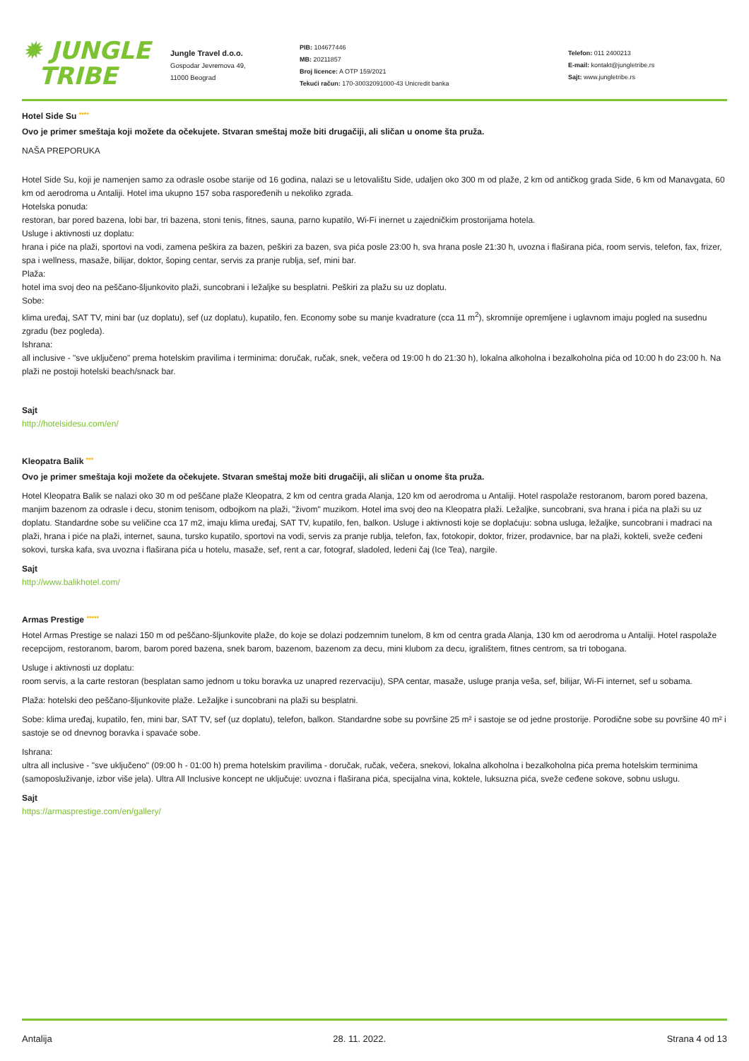✹ JUNGLE
TRIBE
Jungle Travel d.o.o.
Gospodar Jevremova 49,
11000 Beograd
PIB: 104677446
MB: 20211857
Broj licence: A OTP 159/2021
Tekući račun: 170-30032091000-43 Unicredit banka
Telefon: 011 2400213
E-mail: kontakt@jungletribe.rs
Sajt: www.jungletribe.rs
Hotel Side Su ****
Ovo je primer smeštaja koji možete da očekujete. Stvaran smeštaj može biti drugačiji, ali sličan u onome šta pruža.
NAŠA PREPORUKA
Hotel Side Su, koji je namenjen samo za odrasle osobe starije od 16 godina, nalazi se u letovalištu Side, udaljen oko 300 m od plaže, 2 km od antičkog grada Side, 6 km od Manavgata, 60 km od aerodroma u Antaliji. Hotel ima ukupno 157 soba raspoređenih u nekoliko zgrada.
Hotelska ponuda:
restoran, bar pored bazena, lobi bar, tri bazena, stoni tenis, fitnes, sauna, parno kupatilo, Wi-Fi inernet u zajedničkim prostorijama hotela.
Usluge i aktivnosti uz doplatu:
hrana i piće na plaži, sportovi na vodi, zamena peškira za bazen, peškiri za bazen, sva pića posle 23:00 h, sva hrana posle 21:30 h, uvozna i flaširana pića, room servis, telefon, fax, frizer, spa i wellness, masaže, bilijar, doktor, šoping centar, servis za pranje rublja, sef, mini bar.
Plaža:
hotel ima svoj deo na peščano-šljunkovito plaži, suncobrani i ležaljke su besplatni. Peškiri za plažu su uz doplatu.
Sobe:
klima uređaj, SAT TV, mini bar (uz doplatu), sef (uz doplatu), kupatilo, fen. Economy sobe su manje kvadrature (cca 11 m<sup>2</sup>), skromnije opremljene i uglavnom imaju pogled na susednu zgradu (bez pogleda).
Ishrana:
all inclusive - "sve uključeno" prema hotelskim pravilima i terminima: doručak, ručak, snek, večera od 19:00 h do 21:30 h), lokalna alkoholna i bezalkoholna pića od 10:00 h do 23:00 h. Na plaži ne postoji hotelski beach/snack bar.
Sajt
http://hotelsidesu.com/en/
Kleopatra Balik ***
Ovo je primer smeštaja koji možete da očekujete. Stvaran smeštaj može biti drugačiji, ali sličan u onome šta pruža.
Hotel Kleopatra Balik se nalazi oko 30 m od peščane plaže Kleopatra, 2 km od centra grada Alanja, 120 km od aerodroma u Antaliji. Hotel raspolaže restoranom, barom pored bazena, manjim bazenom za odrasle i decu, stonim tenisom, odbojkom na plaži, "živom" muzikom. Hotel ima svoj deo na Kleopatra plaži. Ležaljke, suncobrani, sva hrana i pića na plaži su uz doplatu. Standardne sobe su veličine cca 17 m2, imaju klima uređaj, SAT TV, kupatilo, fen, balkon. Usluge i aktivnosti koje se doplaćuju: sobna usluga, ležaljke, suncobrani i madraci na plaži, hrana i piće na plaži, internet, sauna, tursko kupatilo, sportovi na vodi, servis za pranje rublja, telefon, fax, fotokopir, doktor, frizer, prodavnice, bar na plaži, kokteli, sveže ceđeni sokovi, turska kafa, sva uvozna i flaširana pića u hotelu, masaže, sef, rent a car, fotograf, sladoled, ledeni čaj (Ice Tea), nargile.
Sajt
http://www.balikhotel.com/
Armas Prestige *****
Hotel Armas Prestige se nalazi 150 m od peščano-šljunkovite plaže, do koje se dolazi podzemnim tunelom, 8 km od centra grada Alanja, 130 km od aerodroma u Antaliji. Hotel raspolaže recepcijom, restoranom, barom, barom pored bazena, snek barom, bazenom, bazenom za decu, mini klubom za decu, igralištem, fitnes centrom, sa tri tobogana.
Usluge i aktivnosti uz doplatu:
room servis, a la carte restoran (besplatan samo jednom u toku boravka uz unapred rezervaciju), SPA centar, masaže, usluge pranja veša, sef, bilijar, Wi-Fi internet, sef u sobama.
Plaža: hotelski deo peščano-šljunkovite plaže. Ležaljke i suncobrani na plaži su besplatni.
Sobe: klima uređaj, kupatilo, fen, mini bar, SAT TV, sef (uz doplatu), telefon, balkon. Standardne sobe su površine 25 m² i sastoje se od jedne prostorije. Porodične sobe su površine 40 m² i sastoje se od dnevnog boravka i spavaće sobe.
Ishrana:
ultra all inclusive - "sve uključeno" (09:00 h - 01:00 h) prema hotelskim pravilima - doručak, ručak, večera, snekovi, lokalna alkoholna i bezalkoholna pića prema hotelskim terminima (samoposluživanje, izbor više jela). Ultra All Inclusive koncept ne uključuje: uvozna i flaširana pića, specijalna vina, koktele, luksuzna pića, sveže ceđene sokove, sobnu uslugu.
Sajt
https://armasprestige.com/en/gallery/
Antalija 28. 11. 2022. Strana 4 od 13